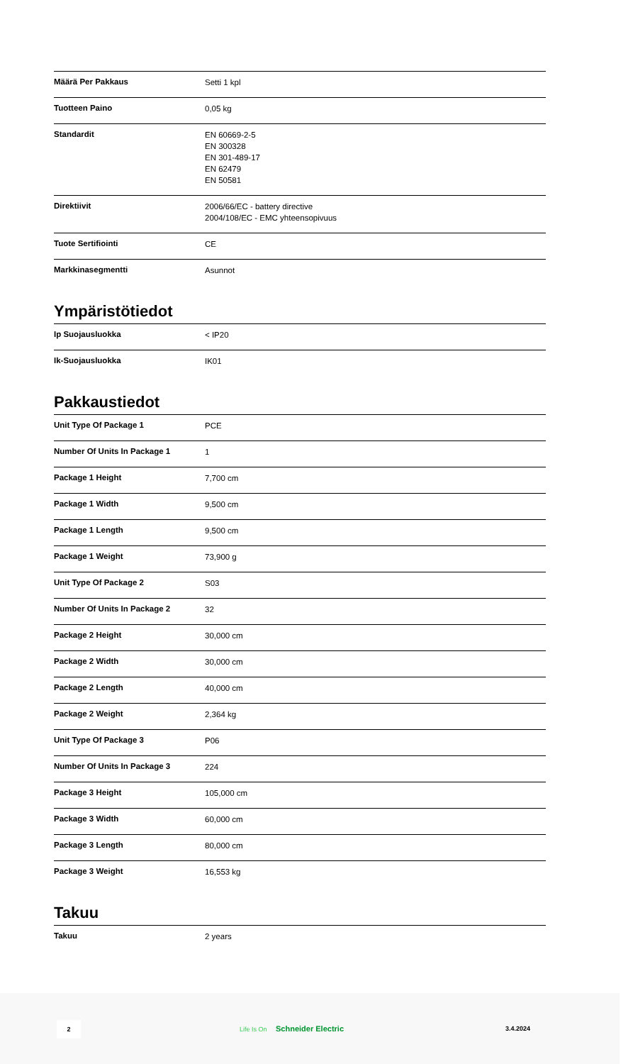| Määrä Per Pakkaus | Setti 1 kpl |
| Tuotteen Paino | 0,05 kg |
| Standardit | EN 60669-2-5 EN 300328 EN 301-489-17 EN 62479 EN 50581 |
| Direktiivit | 2006/66/EC - battery directive 2004/108/EC - EMC yhteensopivuus |
| Tuote Sertifiointi | CE |
| Markkinasegmentti | Asunnot |
Ympäristötiedot
| Ip Suojausluokka | < IP20 |
| Ik-Suojausluokka | IK01 |
Pakkaustiedot
| Unit Type Of Package 1 | PCE |
| Number Of Units In Package 1 | 1 |
| Package 1 Height | 7,700 cm |
| Package 1 Width | 9,500 cm |
| Package 1 Length | 9,500 cm |
| Package 1 Weight | 73,900 g |
| Unit Type Of Package 2 | S03 |
| Number Of Units In Package 2 | 32 |
| Package 2 Height | 30,000 cm |
| Package 2 Width | 30,000 cm |
| Package 2 Length | 40,000 cm |
| Package 2 Weight | 2,364 kg |
| Unit Type Of Package 3 | P06 |
| Number Of Units In Package 3 | 224 |
| Package 3 Height | 105,000 cm |
| Package 3 Width | 60,000 cm |
| Package 3 Length | 80,000 cm |
| Package 3 Weight | 16,553 kg |
Takuu
| Takuu | 2 years |
2
Life Is On Schneider Electric 3.4.2024